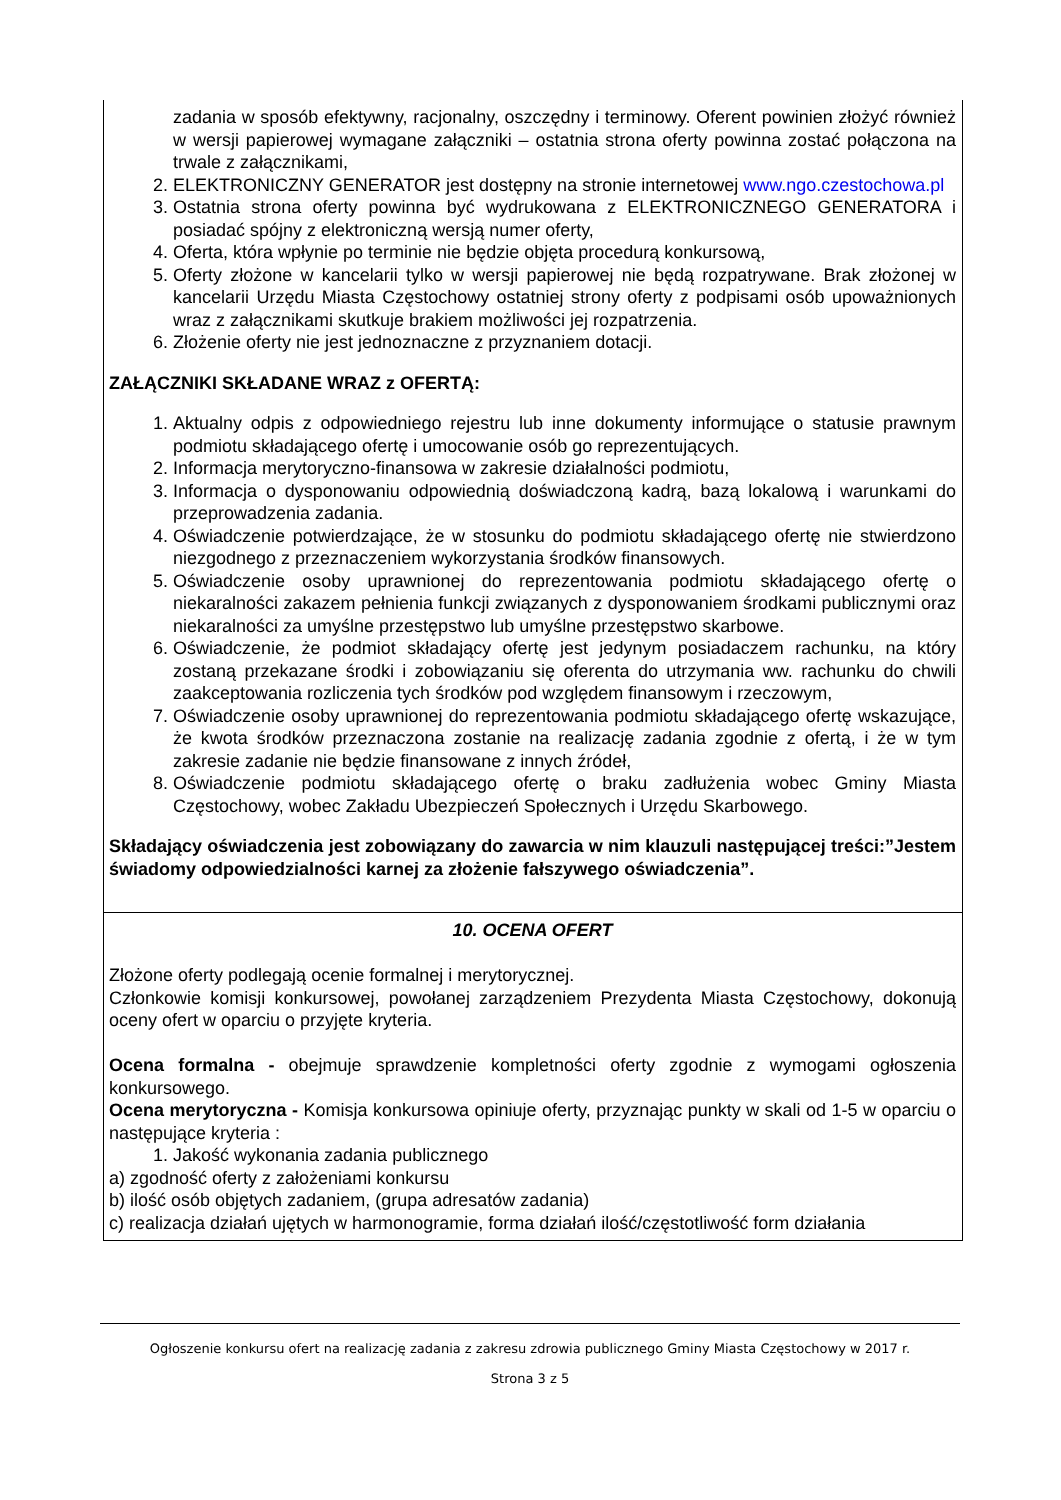zadania w sposób efektywny, racjonalny, oszczędny i terminowy. Oferent powinien złożyć również w wersji papierowej wymagane załączniki – ostatnia strona oferty powinna zostać połączona na trwale z załącznikami,
2. ELEKTRONICZNY GENERATOR jest dostępny na stronie internetowej www.ngo.czestochowa.pl
3. Ostatnia strona oferty powinna być wydrukowana z ELEKTRONICZNEGO GENERATORA i posiadać spójny z elektroniczną wersją numer oferty,
4. Oferta, która wpłynie po terminie nie będzie objęta procedurą konkursową,
5. Oferty złożone w kancelarii tylko w wersji papierowej nie będą rozpatrywane. Brak złożonej w kancelarii Urzędu Miasta Częstochowy ostatniej strony oferty z podpisami osób upoważnionych wraz z załącznikami skutkuje brakiem możliwości jej rozpatrzenia.
6. Złożenie oferty nie jest jednoznaczne z przyznaniem dotacji.
ZAŁĄCZNIKI SKŁADANE WRAZ z OFERTĄ:
1. Aktualny odpis z odpowiedniego rejestru lub inne dokumenty informujące o statusie prawnym podmiotu składającego ofertę i umocowanie osób go reprezentujących.
2. Informacja merytoryczno-finansowa w zakresie działalności podmiotu,
3. Informacja o dysponowaniu odpowiednią doświadczoną kadrą, bazą lokalową i warunkami do przeprowadzenia zadania.
4. Oświadczenie potwierdzające, że w stosunku do podmiotu składającego ofertę nie stwierdzono niezgodnego z przeznaczeniem wykorzystania środków finansowych.
5. Oświadczenie osoby uprawnionej do reprezentowania podmiotu składającego ofertę o niekaralności zakazem pełnienia funkcji związanych z dysponowaniem środkami publicznymi oraz niekaralności za umyślne przestępstwo lub umyślne przestępstwo skarbowe.
6. Oświadczenie, że podmiot składający ofertę jest jedynym posiadaczem rachunku, na który zostaną przekazane środki i zobowiązaniu się oferenta do utrzymania ww. rachunku do chwili zaakceptowania rozliczenia tych środków pod względem finansowym i rzeczowym,
7. Oświadczenie osoby uprawnionej do reprezentowania podmiotu składającego ofertę wskazujące, że kwota środków przeznaczona zostanie na realizację zadania zgodnie z ofertą, i że w tym zakresie zadanie nie będzie finansowane z innych źródeł,
8. Oświadczenie podmiotu składającego ofertę o braku zadłużenia wobec Gminy Miasta Częstochowy, wobec Zakładu Ubezpieczeń Społecznych i Urzędu Skarbowego.
Składający oświadczenia jest zobowiązany do zawarcia w nim klauzuli następującej treści:”Jestem świadomy odpowiedzialności karnej za złożenie fałszywego oświadczenia”.
10. OCENA OFERT
Złożone oferty podlegają ocenie formalnej i merytorycznej.
Członkowie komisji konkursowej, powołanej zarządzeniem Prezydenta Miasta Częstochowy, dokonują oceny ofert w oparciu o przyjęte kryteria.
Ocena formalna - obejmuje sprawdzenie kompletności oferty zgodnie z wymogami ogłoszenia konkursowego.
Ocena merytoryczna - Komisja konkursowa opiniuje oferty, przyznając punkty w skali od 1-5 w oparciu o następujące kryteria :
1. Jakość wykonania zadania publicznego
a) zgodność oferty z założeniami konkursu
b) ilość osób objętych zadaniem, (grupa adresatów zadania)
c) realizacja działań ujętych w harmonogramie, forma działań ilość/częstotliwość form działania
Ogłoszenie konkursu ofert na realizację zadania z zakresu zdrowia publicznego Gminy Miasta Częstochowy w 2017 r.
Strona 3 z 5